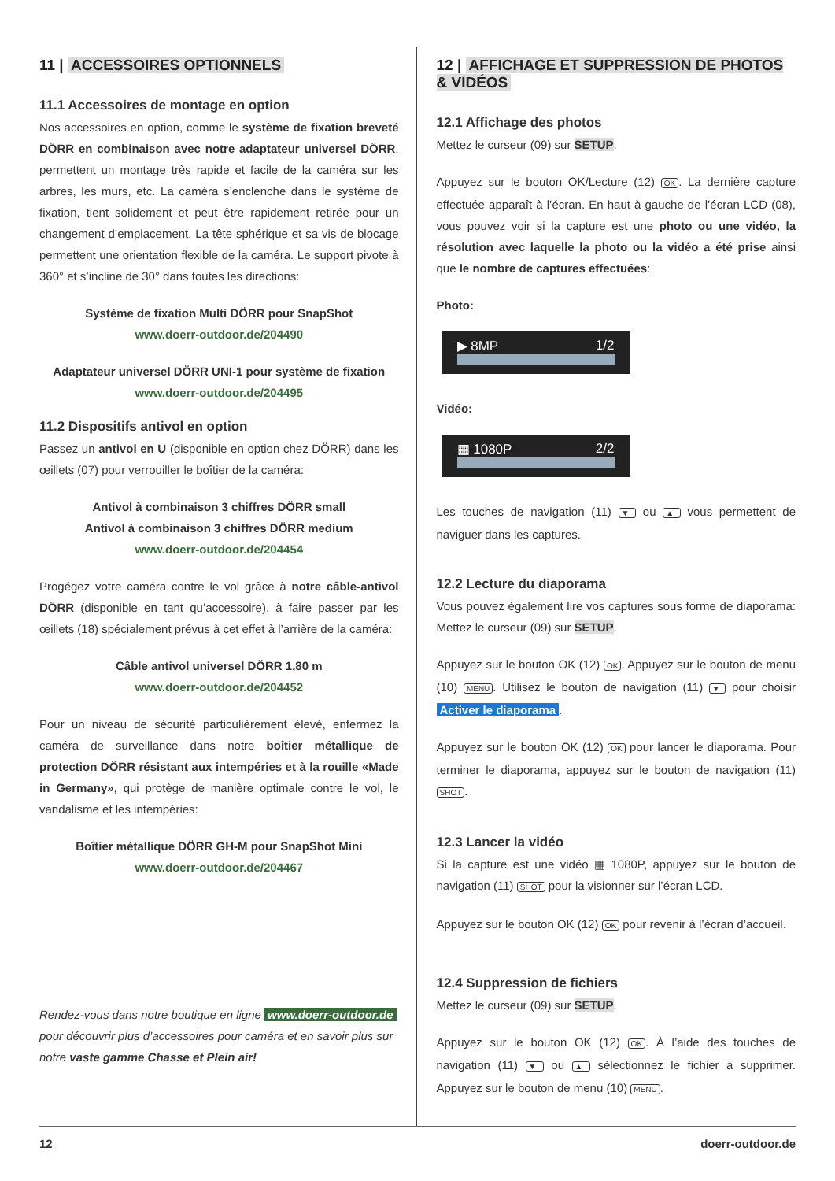11 | ACCESSOIRES OPTIONNELS
11.1 Accessoires de montage en option
Nos accessoires en option, comme le système de fixation breveté DÖRR en combinaison avec notre adaptateur universel DÖRR, permettent un montage très rapide et facile de la caméra sur les arbres, les murs, etc. La caméra s’enclenche dans le système de fixation, tient solidement et peut être rapidement retirée pour un changement d’emplacement. La tête sphérique et sa vis de blocage permettent une orientation flexible de la caméra. Le support pivote à 360° et s’incline de 30° dans toutes les directions:
Système de fixation Multi DÖRR pour SnapShot
www.doerr-outdoor.de/204490
Adaptateur universel DÖRR UNI-1 pour système de fixation
www.doerr-outdoor.de/204495
11.2 Dispositifs antivol en option
Passez un antivol en U (disponible en option chez DÖRR) dans les œillets (07) pour verrouiller le boîtier de la caméra:
Antivol à combinaison 3 chiffres DÖRR small
Antivol à combinaison 3 chiffres DÖRR medium
www.doerr-outdoor.de/204454
Progégez votre caméra contre le vol grâce à notre câble-antivol DÖRR (disponible en tant qu’accessoire), à faire passer par les œillets (18) spécialement prévus à cet effet à l’arrière de la caméra:
Câble antivol universel DÖRR 1,80 m
www.doerr-outdoor.de/204452
Pour un niveau de sécurité particulièrement élevé, enfermez la caméra de surveillance dans notre boîtier métallique de protection DÖRR résistant aux intempéries et à la rouille «Made in Germany», qui protège de manière optimale contre le vol, le vandalisme et les intempéries:
Boîtier métallique DÖRR GH-M pour SnapShot Mini
www.doerr-outdoor.de/204467
Rendez-vous dans notre boutique en ligne www.doerr-outdoor.de pour découvrir plus d’accessoires pour caméra et en savoir plus sur notre vaste gamme Chasse et Plein air!
12 | AFFICHAGE ET SUPPRESSION DE PHOTOS & VIDÉOS
12.1 Affichage des photos
Mettez le curseur (09) sur SETUP.
Appuyez sur le bouton OK/Lecture (12) OK. La dernière capture effectuée apparaît à l’écran. En haut à gauche de l’écran LCD (08), vous pouvez voir si la capture est une photo ou une vidéo, la résolution avec laquelle la photo ou la vidéo a été prise ainsi que le nombre de captures effectuées:
Photo:
▶ 8MP 1/2
Vidéo:
▦ 1080P 2/2
Les touches de navigation (11) ▼ ou ▲ vous permettent de naviguer dans les captures.
12.2 Lecture du diaporama
Vous pouvez également lire vos captures sous forme de diaporama: Mettez le curseur (09) sur SETUP.
Appuyez sur le bouton OK (12) OK. Appuyez sur le bouton de menu (10) MENU. Utilisez le bouton de navigation (11) ▼ pour choisir Activer le diaporama.
Appuyez sur le bouton OK (12) OK pour lancer le diaporama. Pour terminer le diaporama, appuyez sur le bouton de navigation (11) SHOT.
12.3 Lancer la vidéo
Si la capture est une vidéo ▦ 1080P, appuyez sur le bouton de navigation (11) SHOT pour la visionner sur l’écran LCD.
Appuyez sur le bouton OK (12) OK pour revenir à l’écran d’accueil.
12.4 Suppression de fichiers
Mettez le curseur (09) sur SETUP.
Appuyez sur le bouton OK (12) OK. À l’aide des touches de navigation (11) ▼ ou ▲ sélectionnez le fichier à supprimer. Appuyez sur le bouton de menu (10) MENU.
12 doerr-outdoor.de